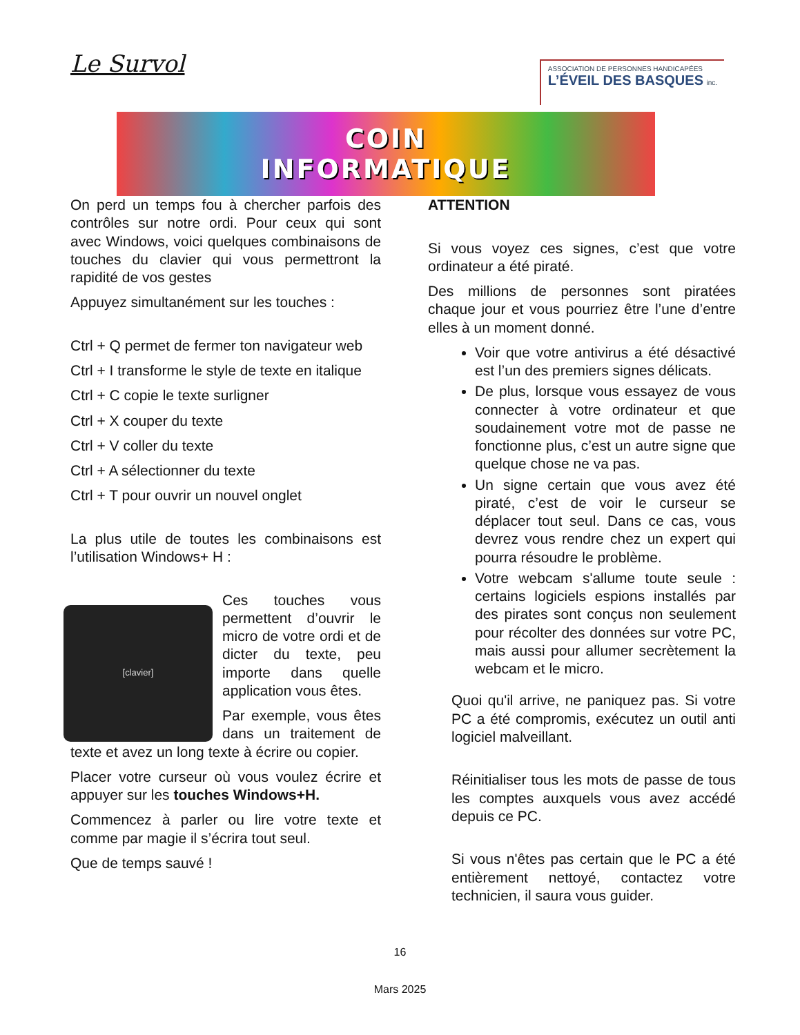Le Survol
ASSOCIATION DE PERSONNES HANDICAPÉES
L’ÉVEIL DES BASQUES inc.
COIN
INFORMATIQUE
On perd un temps fou à chercher parfois des contrôles sur notre ordi. Pour ceux qui sont avec Windows, voici quelques combinaisons de touches du clavier qui vous permettront la rapidité de vos gestes
Appuyez simultanément sur les touches :
Ctrl + Q permet de fermer ton navigateur web
Ctrl + I transforme le style de texte en italique
Ctrl + C copie le texte surligner
Ctrl + X couper du texte
Ctrl + V coller du texte
Ctrl + A sélectionner du texte
Ctrl + T pour ouvrir un nouvel onglet
La plus utile de toutes les combinaisons est l’utilisation Windows+ H :
[clavier]
Ces touches vous permettent d’ouvrir le micro de votre ordi et de dicter du texte, peu importe dans quelle application vous êtes.
Par exemple, vous êtes dans un traitement de texte et avez un long texte à écrire ou copier.
Placer votre curseur où vous voulez écrire et appuyer sur les touches Windows+H.
Commencez à parler ou lire votre texte et comme par magie il s’écrira tout seul.
Que de temps sauvé !
ATTENTION
Si vous voyez ces signes, c’est que votre ordinateur a été piraté.
Des millions de personnes sont piratées chaque jour et vous pourriez être l’une d’entre elles à un moment donné.
Voir que votre antivirus a été désactivé est l’un des premiers signes délicats.
De plus, lorsque vous essayez de vous connecter à votre ordinateur et que soudainement votre mot de passe ne fonctionne plus, c’est un autre signe que quelque chose ne va pas.
Un signe certain que vous avez été piraté, c’est de voir le curseur se déplacer tout seul. Dans ce cas, vous devrez vous rendre chez un expert qui pourra résoudre le problème.
Votre webcam s'allume toute seule : certains logiciels espions installés par des pirates sont conçus non seulement pour récolter des données sur votre PC, mais aussi pour allumer secrètement la webcam et le micro.
Quoi qu'il arrive, ne paniquez pas. Si votre PC a été compromis, exécutez un outil anti logiciel malveillant.
Réinitialiser tous les mots de passe de tous les comptes auxquels vous avez accédé depuis ce PC.
Si vous n'êtes pas certain que le PC a été entièrement nettoyé, contactez votre technicien, il saura vous guider.
16
Mars 2025